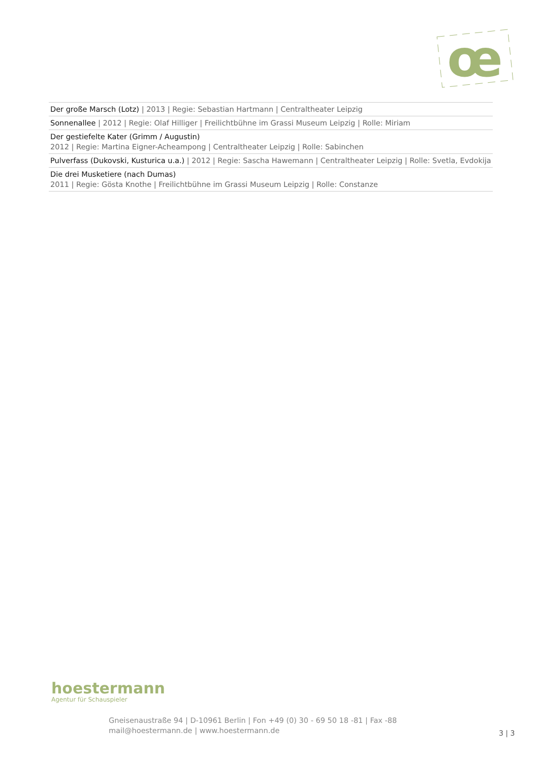œ
| Der große Marsch (Lotz) / 2013 / Regie: Sebastian Hartmann / Centraltheater Leipzig |
| Sonnenallee / 2012 / Regie: Olaf Hilliger / Freilichtbühne im Grassi Museum Leipzig / Rolle: Miriam |
| Der gestiefelte Kater (Grimm / Augustin) 2012 / Regie: Martina Eigner-Acheampong / Centraltheater Leipzig / Rolle: Sabinchen |
| Pulverfass (Dukovski, Kusturica u.a.) / 2012 / Regie: Sascha Hawemann / Centraltheater Leipzig / Rolle: Svetla, Evdokija |
| Die drei Musketiere (nach Dumas) 2011 / Regie: Gösta Knothe / Freilichtbühne im Grassi Museum Leipzig / Rolle: Constanze |
hoestermann
Agentur für Schauspieler
Gneisenaustraße 94 | D-10961 Berlin | Fon +49 (0) 30 - 69 50 18 -81 | Fax -88
mail@hoestermann.de | www.hoestermann.de
3 | 3